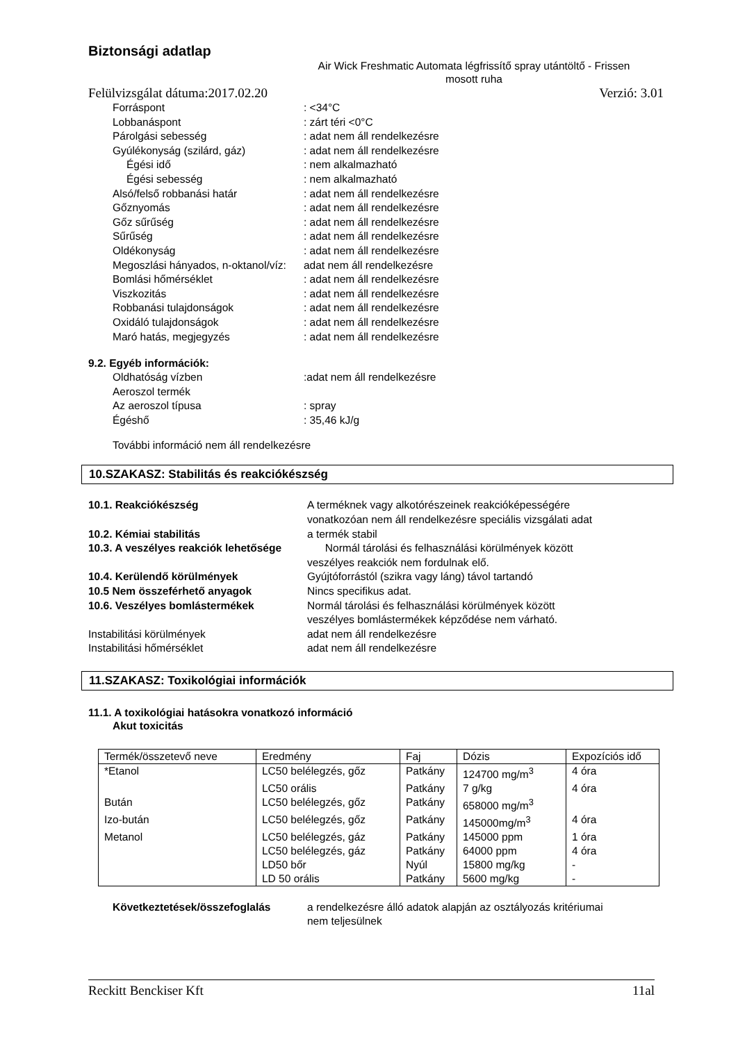Biztonsági adatlap
Air Wick Freshmatic Automata légfrissítő spray utántöltő - Frissen mosott ruha
Felülvizsgálat dátuma:2017.02.20 Verzió: 3.01
Forráspont: <34°C
Lobbanáspont: zárt téri <0°C
Párolgási sebesség: adat nem áll rendelkezésre
Gyúlékonyság (szilárd, gáz): adat nem áll rendelkezésre
Égési idő: nem alkalmazható
Égési sebesség: nem alkalmazható
Alsó/felső robbanási határ: adat nem áll rendelkezésre
Gőznyomás: adat nem áll rendelkezésre
Gőz sűrűség: adat nem áll rendelkezésre
Sűrűség: adat nem áll rendelkezésre
Oldékonyság: adat nem áll rendelkezésre
Megoszlási hányados, n-oktanol/víz: adat nem áll rendelkezésre
Bomlási hőmérséklet: adat nem áll rendelkezésre
Viszkozitás: adat nem áll rendelkezésre
Robbanási tulajdonságok: adat nem áll rendelkezésre
Oxidáló tulajdonságok: adat nem áll rendelkezésre
Maró hatás, megjegyzés: adat nem áll rendelkezésre
9.2. Egyéb információk:
Oldhatóság vízben:adat nem áll rendelkezésre
Aeroszol termék
Az aeroszol típusa: spray
Égéshő: 35,46 kJ/g
További információ nem áll rendelkezésre
10.SZAKASZ: Stabilitás és reakciókészség
10.1. Reakciókészség A terméknek vagy alkotórészeinek reakcióképességére
vonatkozóan nem áll rendelkezésre speciális vizsgálati adat
10.2. Kémiai stabilitás a termék stabil
10.3. A veszélyes reakciók lehetősége Normál tárolási és felhasználási körülmények között
veszélyes reakciók nem fordulnak elő.
10.4. Kerülendő körülmények Gyújtóforrástól (szikra vagy láng) távol tartandó
10.5 Nem összeférhető anyagok Nincs specifikus adat.
10.6. Veszélyes bomlástermékek Normál tárolási és felhasználási körülmények között
veszélyes bomlástermékek képződése nem várható.
Instabilitási körülmények adat nem áll rendelkezésre
Instabilitási hőmérséklet adat nem áll rendelkezésre
11.SZAKASZ: Toxikológiai információk
11.1. A toxikológiai hatásokra vonatkozó információ
Akut toxicitás
| Termék/összetevő neve | Eredmény | Faj | Dózis | Expozíciós idő |
| *Etanol | LC50 belélegzés, gőz | Patkány | 124700 mg/m<sup>3</sup> | 4 óra |
| | LC50 orális | Patkány | 7 g/kg | 4 óra |
| Bután | LC50 belélegzés, gőz | Patkány | 658000 mg/m<sup>3</sup> | |
| Izo-bután | LC50 belélegzés, gőz | Patkány | 145000mg/m<sup>3</sup> | 4 óra |
| Metanol | LC50 belélegzés, gáz | Patkány | 145000 ppm | 1 óra |
| | LC50 belélegzés, gáz | Patkány | 64000 ppm | 4 óra |
| | LD50 bőr | Nyúl | 15800 mg/kg | - |
| | LD 50 orális | Patkány | 5600 mg/kg | - |
Következtetések/összefoglalás a rendelkezésre álló adatok alapján az osztályozás kritériumai
nem teljesülnek
Reckitt Benckiser Kft 11al